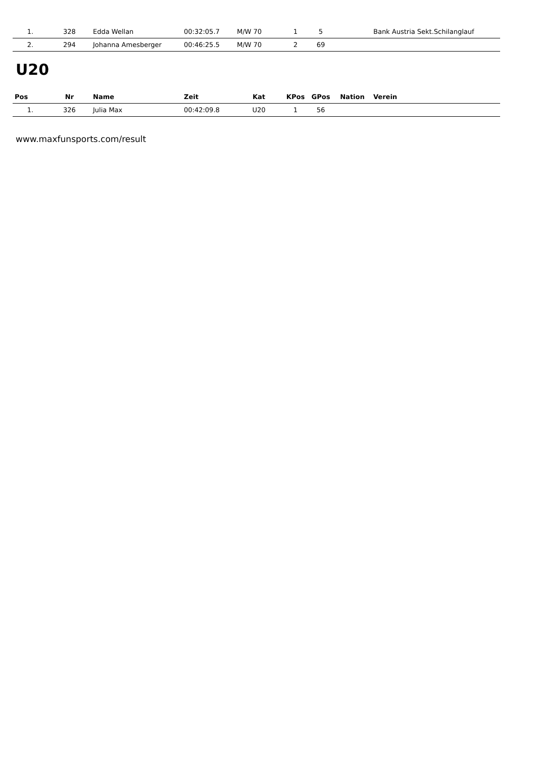| 1. | 328 | Edda Wellan | 00:32:05.7 | M/W 70 | 1 | 5 | | Bank Austria Sekt.Schilanglauf |
| 2. | 294 | Johanna Amesberger | 00:46:25.5 | M/W 70 | 2 | 69 | | |
U20
| Pos | Nr | Name | Zeit | Kat | KPos | GPos | Nation | Verein |
| --- | --- | --- | --- | --- | --- | --- | --- | --- |
| 1. | 326 | Julia Max | 00:42:09.8 | U20 | 1 | 56 | | |
www.maxfunsports.com/result